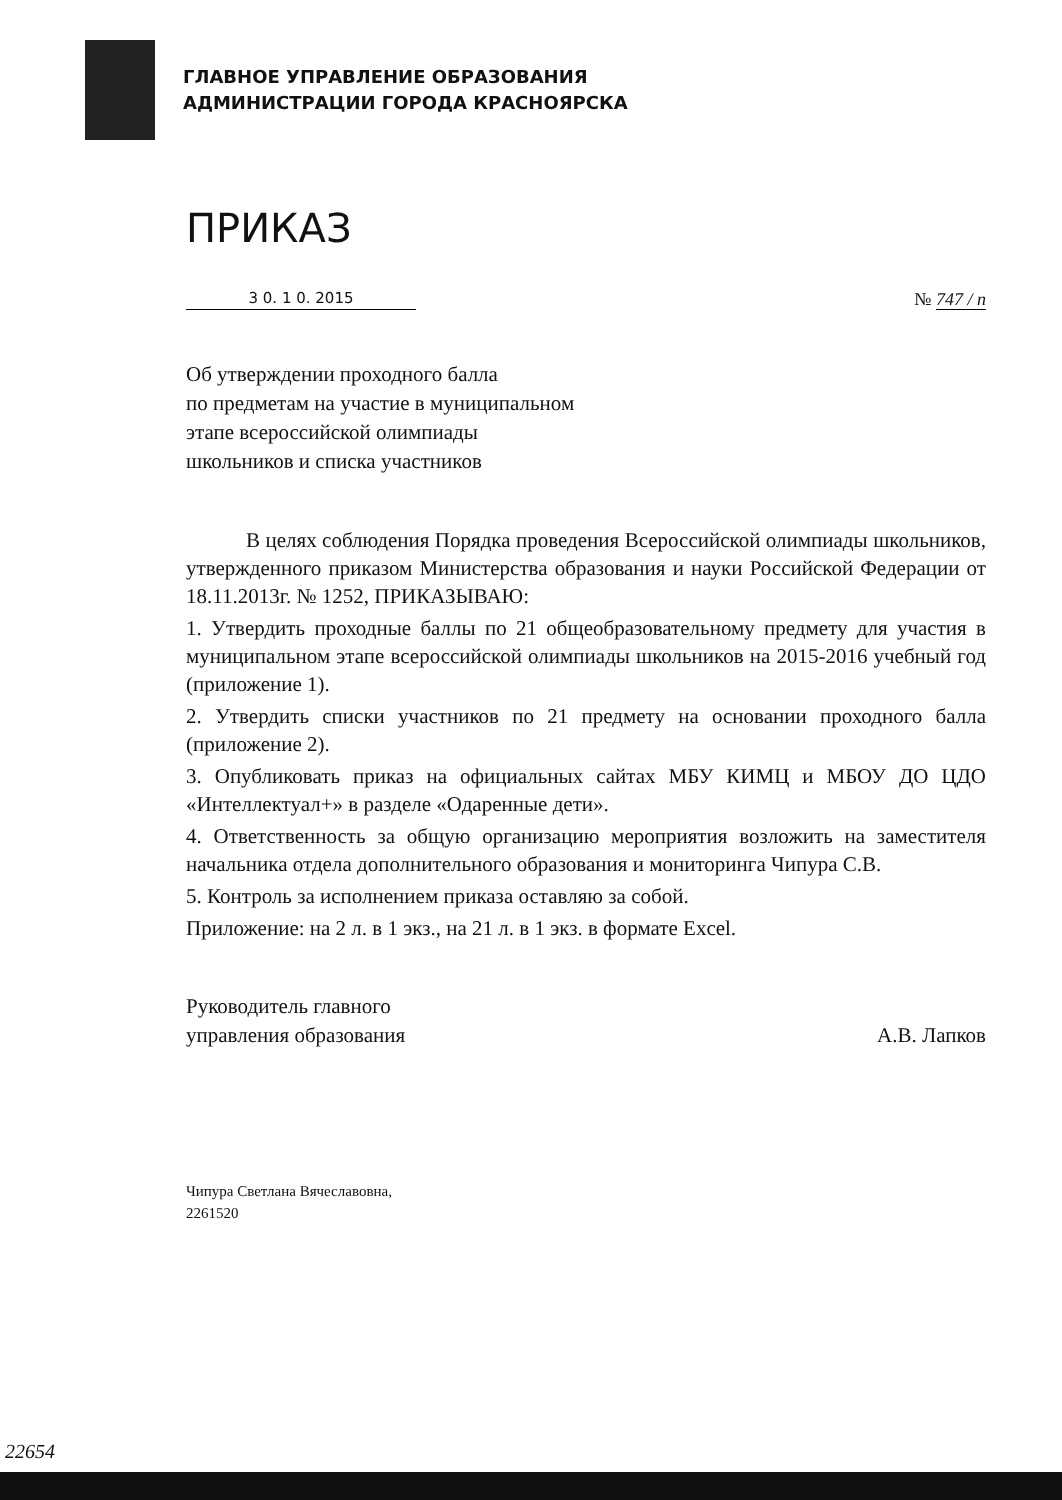ГЛАВНОЕ УПРАВЛЕНИЕ ОБРАЗОВАНИЯ
АДМИНИСТРАЦИИ ГОРОДА КРАСНОЯРСКА
ПРИКАЗ
3 0. 1 0. 2015
№ 747 / п
Об утверждении проходного балла
по предметам на участие в муниципальном
этапе всероссийской олимпиады
школьников и списка участников
В целях соблюдения Порядка проведения Всероссийской олимпиады школьников, утвержденного приказом Министерства образования и науки Российской Федерации от 18.11.2013г. № 1252, ПРИКАЗЫВАЮ:
1. Утвердить проходные баллы по 21 общеобразовательному предмету для участия в муниципальном этапе всероссийской олимпиады школьников на 2015-2016 учебный год (приложение 1).
2. Утвердить списки участников по 21 предмету на основании проходного балла (приложение 2).
3. Опубликовать приказ на официальных сайтах МБУ КИМЦ и МБОУ ДО ЦДО «Интеллектуал+» в разделе «Одаренные дети».
4. Ответственность за общую организацию мероприятия возложить на заместителя начальника отдела дополнительного образования и мониторинга Чипура С.В.
5. Контроль за исполнением приказа оставляю за собой.
Приложение: на 2 л. в 1 экз., на 21 л. в 1 экз. в формате Excel.
Руководитель главного
управления образования
А.В. Лапков
Чипура Светлана Вячеславовна,
2261520
22654